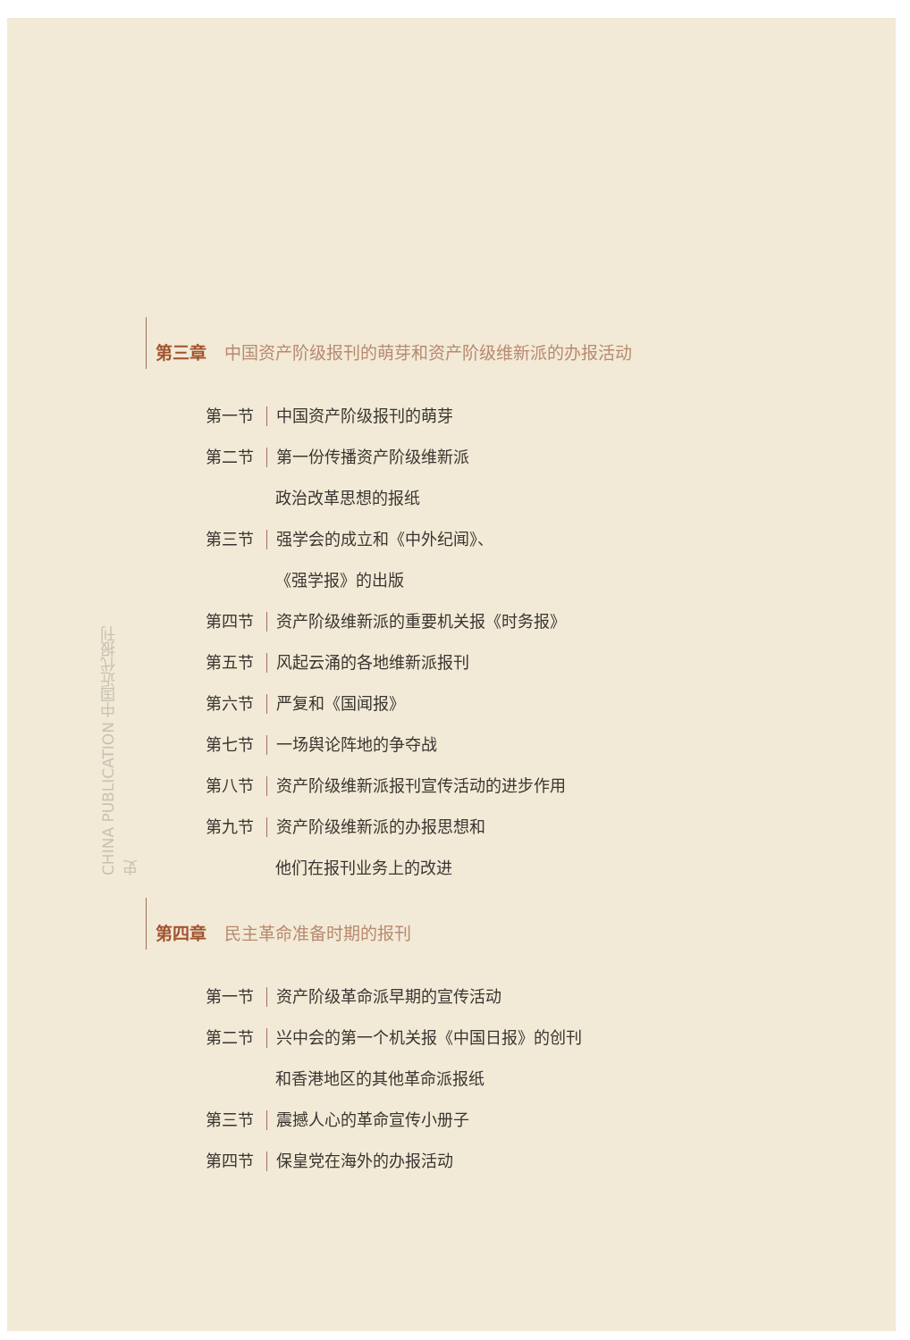CHINA PUBLICATION 中国近代报刊史
第三章 中国资产阶级报刊的萌芽和资产阶级维新派的办报活动
第一节 中国资产阶级报刊的萌芽
第二节 第一份传播资产阶级维新派
政治改革思想的报纸
第三节 强学会的成立和《中外纪闻》、
《强学报》的出版
第四节 资产阶级维新派的重要机关报《时务报》
第五节 风起云涌的各地维新派报刊
第六节 严复和《国闻报》
第七节 一场舆论阵地的争夺战
第八节 资产阶级维新派报刊宣传活动的进步作用
第九节 资产阶级维新派的办报思想和
他们在报刊业务上的改进
第四章 民主革命准备时期的报刊
第一节 资产阶级革命派早期的宣传活动
第二节 兴中会的第一个机关报《中国日报》的创刊
和香港地区的其他革命派报纸
第三节 震撼人心的革命宣传小册子
第四节 保皇党在海外的办报活动